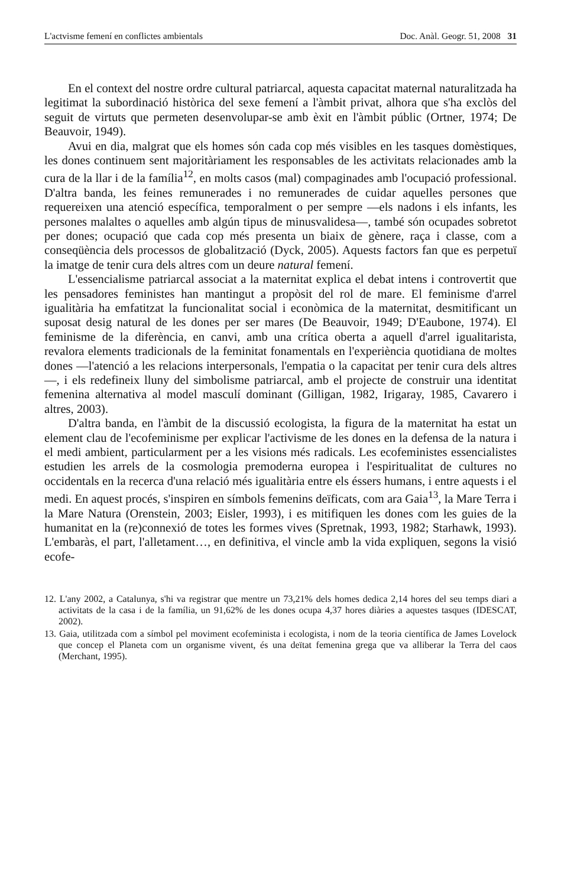L'actvisme femení en conflictes ambientals Doc. Anàl. Geogr. 51, 2008 31
En el context del nostre ordre cultural patriarcal, aquesta capacitat maternal naturalitzada ha legitimat la subordinació històrica del sexe femení a l'àmbit privat, alhora que s'ha exclòs del seguit de virtuts que permeten desenvolupar-se amb èxit en l'àmbit públic (Ortner, 1974; De Beauvoir, 1949).
Avui en dia, malgrat que els homes són cada cop més visibles en les tasques domèstiques, les dones continuem sent majoritàriament les responsables de les activitats relacionades amb la cura de la llar i de la família<sup>12</sup>, en molts casos (mal) compaginades amb l'ocupació professional. D'altra banda, les feines remunerades i no remunerades de cuidar aquelles persones que requereixen una atenció específica, temporalment o per sempre —els nadons i els infants, les persones malaltes o aquelles amb algún tipus de minusvalidesa—, també són ocupades sobretot per dones; ocupació que cada cop més presenta un biaix de gènere, raça i classe, com a conseqüència dels processos de globalització (Dyck, 2005). Aquests factors fan que es perpetuï la imatge de tenir cura dels altres com un deure natural femení.
L'essencialisme patriarcal associat a la maternitat explica el debat intens i controvertit que les pensadores feministes han mantingut a propòsit del rol de mare. El feminisme d'arrel igualitària ha emfatitzat la funcionalitat social i econòmica de la maternitat, desmitificant un suposat desig natural de les dones per ser mares (De Beauvoir, 1949; D'Eaubone, 1974). El feminisme de la diferència, en canvi, amb una crítica oberta a aquell d'arrel igualitarista, revalora elements tradicionals de la feminitat fonamentals en l'experiència quotidiana de moltes dones —l'atenció a les relacions interpersonals, l'empatia o la capacitat per tenir cura dels altres—, i els redefineix lluny del simbolisme patriarcal, amb el projecte de construir una identitat femenina alternativa al model masculí dominant (Gilligan, 1982, Irigaray, 1985, Cavarero i altres, 2003).
D'altra banda, en l'àmbit de la discussió ecologista, la figura de la maternitat ha estat un element clau de l'ecofeminisme per explicar l'activisme de les dones en la defensa de la natura i el medi ambient, particularment per a les visions més radicals. Les ecofeministes essencialistes estudien les arrels de la cosmologia premoderna europea i l'espiritualitat de cultures no occidentals en la recerca d'una relació més igualitària entre els éssers humans, i entre aquests i el medi. En aquest procés, s'inspiren en símbols femenins deïficats, com ara Gaia<sup>13</sup>, la Mare Terra i la Mare Natura (Orenstein, 2003; Eisler, 1993), i es mitifiquen les dones com les guies de la humanitat en la (re)connexió de totes les formes vives (Spretnak, 1993, 1982; Starhawk, 1993). L'embaràs, el part, l'alletament…, en definitiva, el vincle amb la vida expliquen, segons la visió ecofe-
12. L'any 2002, a Catalunya, s'hi va registrar que mentre un 73,21% dels homes dedica 2,14 hores del seu temps diari a activitats de la casa i de la família, un 91,62% de les dones ocupa 4,37 hores diàries a aquestes tasques (IDESCAT, 2002).
13. Gaia, utilitzada com a símbol pel moviment ecofeminista i ecologista, i nom de la teoria científica de James Lovelock que concep el Planeta com un organisme vivent, és una deïtat femenina grega que va alliberar la Terra del caos (Merchant, 1995).